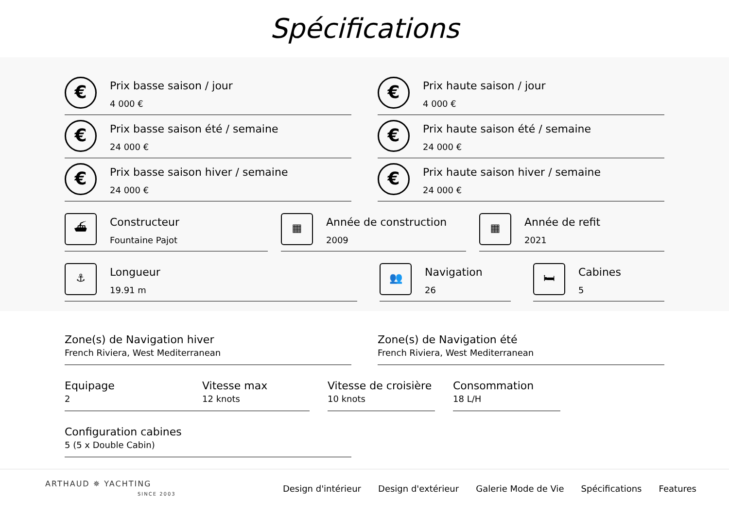Spécifications
€
Prix basse saison / jour
4 000 €
€
Prix haute saison / jour
4 000 €
€
Prix basse saison été / semaine
24 000 €
€
Prix haute saison été / semaine
24 000 €
€
Prix basse saison hiver / semaine
24 000 €
€
Prix haute saison hiver / semaine
24 000 €
⛴
Constructeur
Fountaine Pajot
▦
Année de construction
2009
▦
Année de refit
2021
⚓
Longueur
19.91 m
👥
Navigation
26
🛏
Cabines
5
Zone(s) de Navigation hiver
French Riviera, West Mediterranean
Zone(s) de Navigation été
French Riviera, West Mediterranean
Equipage
2
Vitesse max
12 knots
Vitesse de croisière
10 knots
Consommation
18 L/H
Configuration cabines
5 (5 x Double Cabin)
ARTHAUD ✵ YACHTING
SINCE 2003
Design d'intérieur Design d'extérieur Galerie Mode de Vie Spécifications Features